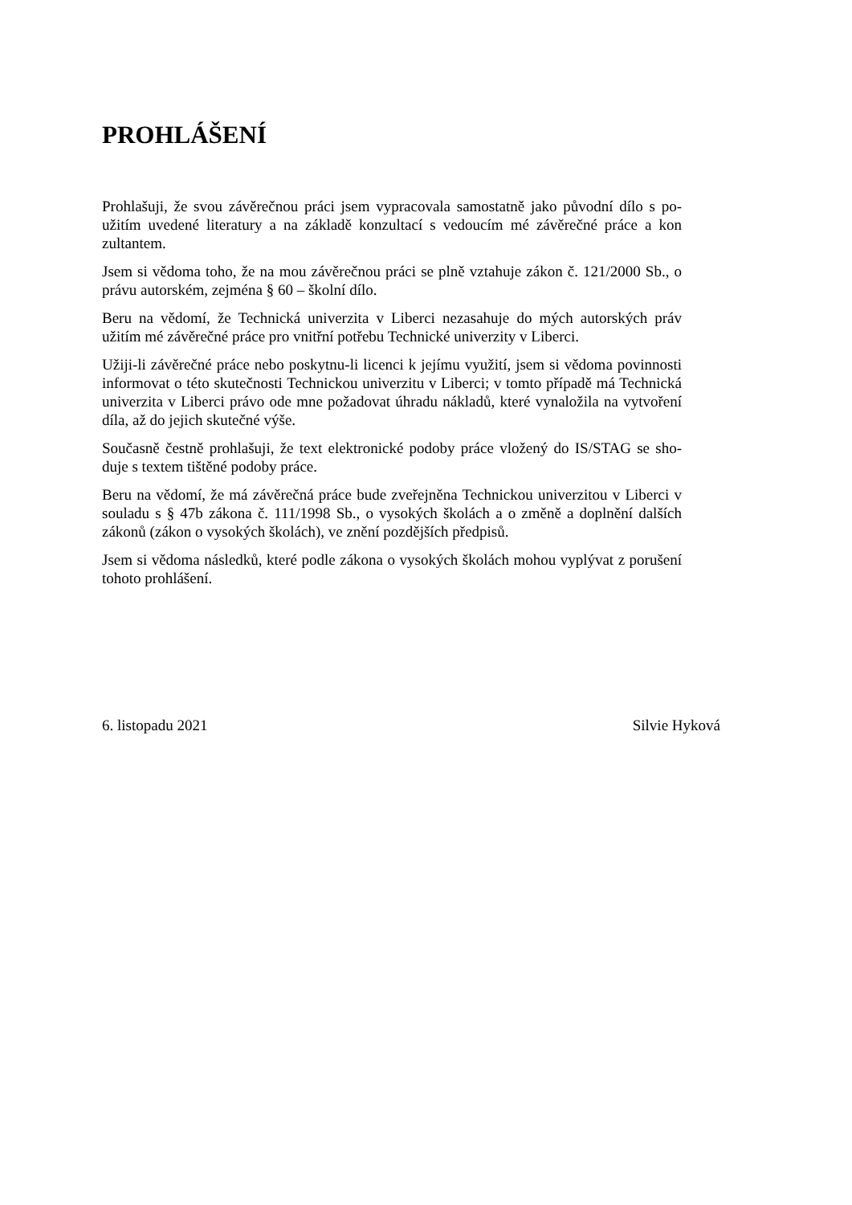PROHLÁŠENÍ
Prohlašuji, že svou závěrečnou práci jsem vypracovala samostatně jako původní dílo s po- užitím uvedené literatury a na základě konzultací s vedoucím mé závěrečné práce a kon zultantem.
Jsem si vědoma toho, že na mou závěrečnou práci se plně vztahuje zákon č. 121/2000 Sb., o právu autorském, zejména § 60 – školní dílo.
Beru na vědomí, že Technická univerzita v Liberci nezasahuje do mých autorských práv užitím mé závěrečné práce pro vnitřní potřebu Technické univerzity v Liberci.
Užiji-li závěrečné práce nebo poskytnu-li licenci k jejímu využití, jsem si vědoma povinnosti informovat o této skutečnosti Technickou univerzitu v Liberci; v tomto případě má Technická univerzita v Liberci právo ode mne požadovat úhradu nákladů, které vynaložila na vytvoření díla, až do jejich skutečné výše.
Současně čestně prohlašuji, že text elektronické podoby práce vložený do IS/STAG se sho- duje s textem tištěné podoby práce.
Beru na vědomí, že má závěrečná práce bude zveřejněna Technickou univerzitou v Liberci v souladu s § 47b zákona č. 111/1998 Sb., o vysokých školách a o změně a doplnění dalších zákonů (zákon o vysokých školách), ve znění pozdějších předpisů.
Jsem si vědoma následků, které podle zákona o vysokých školách mohou vyplývat z porušení tohoto prohlášení.
6. listopadu 2021 Silvie Hyková